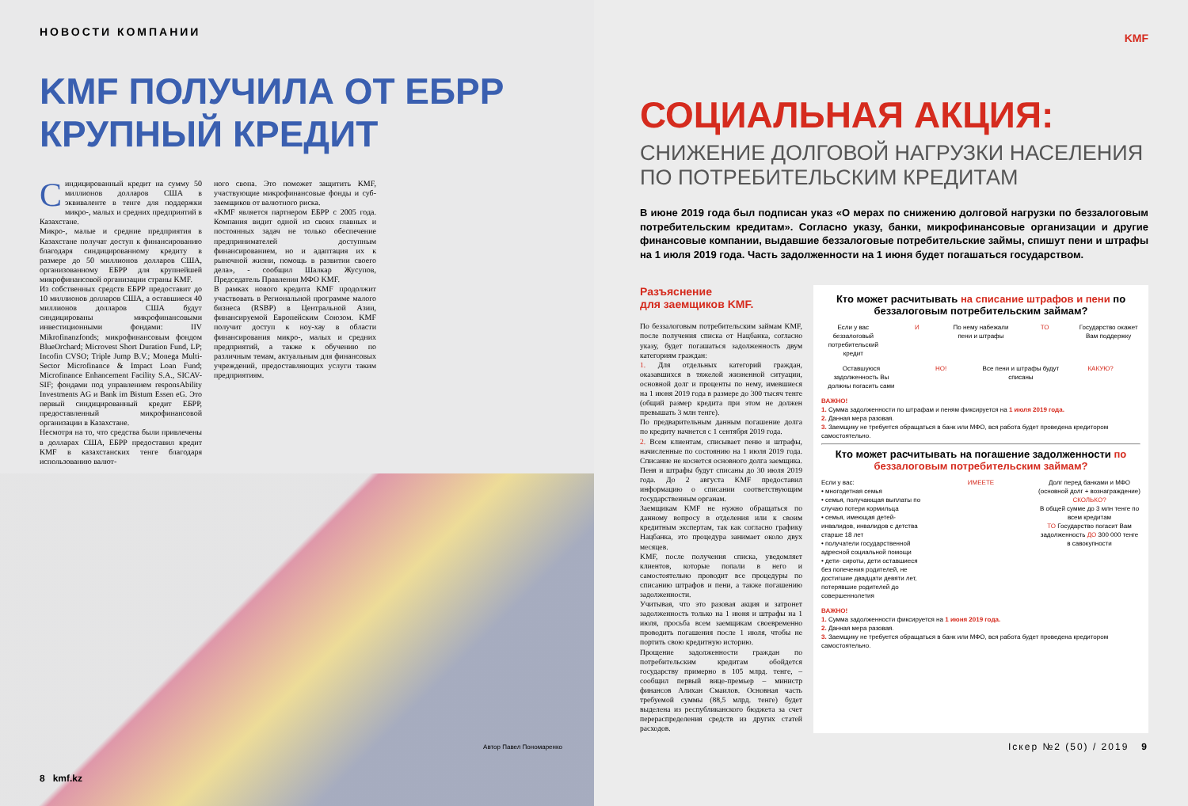НОВОСТИ КОМПАНИИ
KMF ПОЛУЧИЛА ОТ ЕБРР
КРУПНЫЙ КРЕДИТ
Синдицированный кредит на сумму 50 миллионов долларов США в эквиваленте в тенге для поддержки микро-, малых и средних предприятий в Казахстане.
Микро-, малые и средние предприятия в Казахстане получат доступ к финансированию благодаря синдицированному кредиту в размере до 50 миллионов долларов США, организованному ЕБРР для крупнейшей микрофинансовой организации страны KMF.
Из собственных средств ЕБРР предоставит до 10 миллионов долларов США, а оставшиеся 40 миллионов долларов США будут синдицированы микрофинансовыми инвестиционными фондами: IIV Mikrofinanzfonds; микрофинансовым фондом BlueOrchard; Microvest Short Duration Fund, LP; Incofin CVSO; Triple Jump B.V.; Monega Multi-Sector Microfinance & Impact Loan Fund; Microfinance Enhancement Facility S.A., SICAV-SIF; фондами под управлением responsAbility Investments AG и Bank im Bistum Essen eG. Это первый синдицированный кредит ЕБРР, предоставленный микрофинансовой организации в Казахстане.
Несмотря на то, что средства были привлечены в долларах США, ЕБРР предоставил кредит KMF в казахстанских тенге благодаря использованию валют-
ного свопа. Это поможет защитить KMF, участвующие микрофинансовые фонды и суб-заемщиков от валютного риска.
«KMF является партнером ЕБРР с 2005 года. Компания видит одной из своих главных и постоянных задач не только обеспечение предпринимателей доступным финансированием, но и адаптация их к рыночной жизни, помощь в развитии своего дела», - сообщил Шалкар Жусупов, Председатель Правления МФО KMF.
В рамках нового кредита KMF продолжит участвовать в Региональной программе малого бизнеса (RSBP) в Центральной Азии, финансируемой Европейским Союзом. KMF получит доступ к ноу-хау в области финансирования микро-, малых и средних предприятий, а также к обучению по различным темам, актуальным для финансовых учреждений, предоставляющих услуги таким предприятиям.
Автор Павел Пономаренко
8 kmf.kz
KMF
СОЦИАЛЬНАЯ АКЦИЯ:
СНИЖЕНИЕ ДОЛГОВОЙ НАГРУЗКИ НАСЕЛЕНИЯ ПО ПОТРЕБИТЕЛЬСКИМ КРЕДИТАМ
В июне 2019 года был подписан указ «О мерах по снижению долговой нагрузки по беззалоговым потребительским кредитам». Согласно указу, банки, микрофинансовые организации и другие финансовые компании, выдавшие беззалоговые потребительские займы, спишут пени и штрафы на 1 июля 2019 года. Часть задолженности на 1 июня будет погашаться государством.
Разъяснение
для заемщиков KMF.
По беззалоговым потребительским займам KMF, после получения списка от Нацбанка, согласно указу, будет погашаться задолженность двум категориям граждан:
1. Для отдельных категорий граждан, оказавшихся в тяжелой жизненной ситуации, основной долг и проценты по нему, имевшиеся на 1 июня 2019 года в размере до 300 тысяч тенге (общий размер кредита при этом не должен превышать 3 млн тенге).
По предварительным данным погашение долга по кредиту начнется с 1 сентября 2019 года.
2. Всем клиентам, списывает пеню и штрафы, начисленные по состоянию на 1 июля 2019 года. Списание не коснется основного долга заемщика. Пеня и штрафы будут списаны до 30 июля 2019 года. До 2 августа KMF предоставил информацию о списании соответствующим государственным органам.
Заемщикам KMF не нужно обращаться по данному вопросу в отделения или к своим кредитным экспертам, так как согласно графику Нацбанка, это процедура занимает около двух месяцев.
KMF, после получения списка, уведомляет клиентов, которые попали в него и самостоятельно проводит все процедуры по списанию штрафов и пени, а также погашению задолженности.
Учитывая, что это разовая акция и затронет задолженность только на 1 июня и штрафы на 1 июля, просьба всем заемщикам своевременно проводить погашения после 1 июля, чтобы не портить свою кредитную историю.
Прощение задолженности граждан по потребительским кредитам обойдется государству примерно в 105 млрд. тенге, – сообщил первый вице-премьер – министр финансов Алихан Смаилов. Основная часть требуемой суммы (88,5 млрд. тенге) будет выделена из республиканского бюджета за счет перераспределения средств из других статей расходов.
Кто может расчитывать на списание штрафов и пени по беззалоговым потребительским займам?
Если у вас беззалоговый потребительский кредит И По нему набежали пени и штрафы ТО Государство окажет Вам поддержку
Оставшуюся задолженность Вы должны погасить сами НО! Все пени и штрафы будут списаны КАКУЮ?
ВАЖНО!
1. Сумма задолженности по штрафам и пеням фиксируется на 1 июля 2019 года.
2. Данная мера разовая.
3. Заемщику не требуется обращаться в банк или МФО, вся работа будет проведена кредитором самостоятельно.
Кто может расчитывать на погашение задолженности по беззалоговым потребительским займам?
Если у вас:
• многодетная семья
• семья, получающая выплаты по случаю потери кормильца
• семья, имеющая детей-инвалидов, инвалидов с детства старше 18 лет
• получатели государственной адресной социальной помощи
• дети- сироты, дети оставшиеся без попечения родителей, не достигшие двадцати девяти лет, потерявшие родителей до совершеннолетия ИМЕЕТЕ Долг перед банками и МФО (основной долг + вознаграждение)
СКОЛЬКО?
В общей сумме до 3 млн тенге по всем кредитам
ТО Государство погасит Вам задолженность ДО 300 000 тенге в савокупности
ВАЖНО!
1. Сумма задолженности фиксируется на 1 июня 2019 года.
2. Данная мера разовая.
3. Заемщику не требуется обращаться в банк или МФО, вся работа будет проведена кредитором самостоятельно.
Іскер №2 (50) / 2019 9